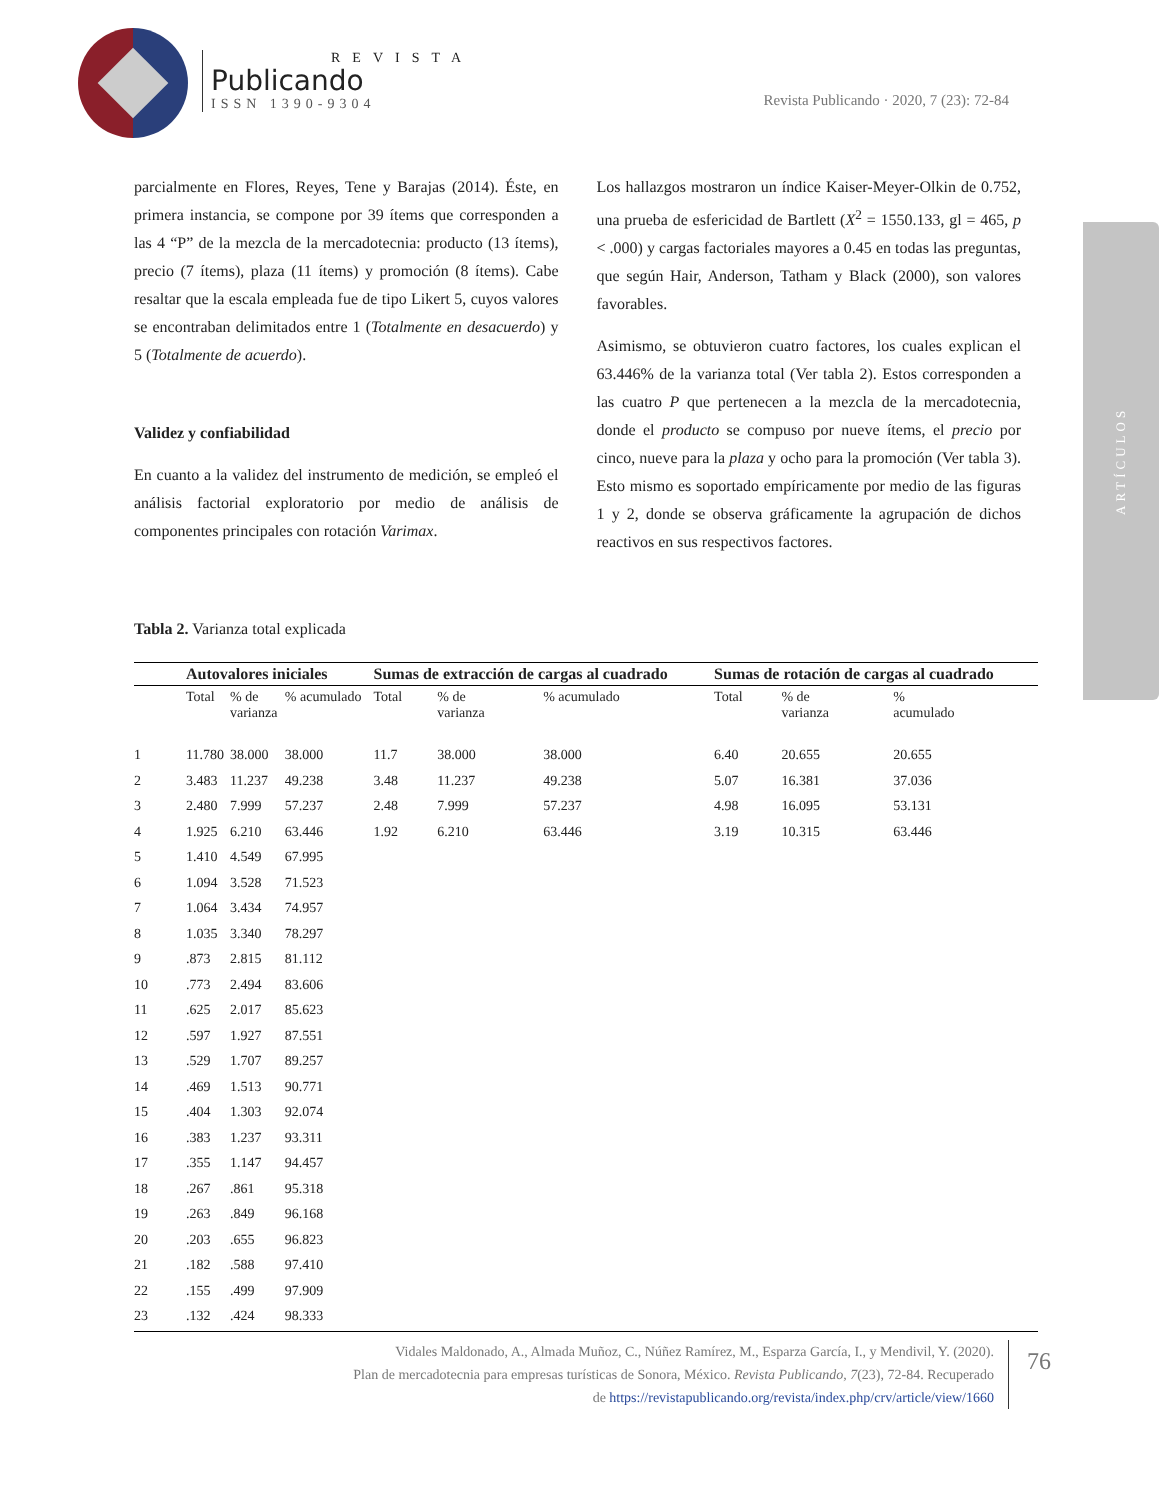REVISTA
Publicando
ISSN 1390-9304
Revista Publicando · 2020, 7 (23): 72-84
ARTÍCULOS
parcialmente en Flores, Reyes, Tene y Barajas (2014). Éste, en primera instancia, se compone por 39 ítems que corresponden a las 4 “P” de la mezcla de la mercadotecnia: producto (13 ítems), precio (7 ítems), plaza (11 ítems) y promoción (8 ítems). Cabe resaltar que la escala empleada fue de tipo Likert 5, cuyos valores se encontraban delimitados entre 1 (Totalmente en desacuerdo) y 5 (Totalmente de acuerdo).
Validez y confiabilidad
En cuanto a la validez del instrumento de medición, se empleó el análisis factorial exploratorio por medio de análisis de componentes principales con rotación Varimax.
Los hallazgos mostraron un índice Kaiser-Meyer-Olkin de 0.752, una prueba de esfericidad de Bartlett (X<sup>2</sup> = 1550.133, gl = 465, p < .000) y cargas factoriales mayores a 0.45 en todas las preguntas, que según Hair, Anderson, Tatham y Black (2000), son valores favorables.
Asimismo, se obtuvieron cuatro factores, los cuales explican el 63.446% de la varianza total (Ver tabla 2). Estos corresponden a las cuatro P que pertenecen a la mezcla de la mercadotecnia, donde el producto se compuso por nueve ítems, el precio por cinco, nueve para la plaza y ocho para la promoción (Ver tabla 3). Esto mismo es soportado empíricamente por medio de las figuras 1 y 2, donde se observa gráficamente la agrupación de dichos reactivos en sus respectivos factores.
Tabla 2. Varianza total explicada
| | Autovalores iniciales | | | Sumas de extracción de cargas al cuadrado | | | Sumas de rotación de cargas al cuadrado | | |
| --- | --- | --- | --- | --- | --- | --- | --- | --- | --- |
| | Total | % de varianza | % acumulado | Total | % de varianza | % acumulado | Total | % de varianza | % acumulado |
| 1 | 11.780 | 38.000 | 38.000 | 11.7 | 38.000 | 38.000 | 6.40 | 20.655 | 20.655 |
| 2 | 3.483 | 11.237 | 49.238 | 3.48 | 11.237 | 49.238 | 5.07 | 16.381 | 37.036 |
| 3 | 2.480 | 7.999 | 57.237 | 2.48 | 7.999 | 57.237 | 4.98 | 16.095 | 53.131 |
| 4 | 1.925 | 6.210 | 63.446 | 1.92 | 6.210 | 63.446 | 3.19 | 10.315 | 63.446 |
| 5 | 1.410 | 4.549 | 67.995 | | | | | | |
| 6 | 1.094 | 3.528 | 71.523 | | | | | | |
| 7 | 1.064 | 3.434 | 74.957 | | | | | | |
| 8 | 1.035 | 3.340 | 78.297 | | | | | | |
| 9 | .873 | 2.815 | 81.112 | | | | | | |
| 10 | .773 | 2.494 | 83.606 | | | | | | |
| 11 | .625 | 2.017 | 85.623 | | | | | | |
| 12 | .597 | 1.927 | 87.551 | | | | | | |
| 13 | .529 | 1.707 | 89.257 | | | | | | |
| 14 | .469 | 1.513 | 90.771 | | | | | | |
| 15 | .404 | 1.303 | 92.074 | | | | | | |
| 16 | .383 | 1.237 | 93.311 | | | | | | |
| 17 | .355 | 1.147 | 94.457 | | | | | | |
| 18 | .267 | .861 | 95.318 | | | | | | |
| 19 | .263 | .849 | 96.168 | | | | | | |
| 20 | .203 | .655 | 96.823 | | | | | | |
| 21 | .182 | .588 | 97.410 | | | | | | |
| 22 | .155 | .499 | 97.909 | | | | | | |
| 23 | .132 | .424 | 98.333 | | | | | | |
Vidales Maldonado, A., Almada Muñoz, C., Núñez Ramírez, M., Esparza García, I., y Mendivil, Y. (2020).
Plan de mercadotecnia para empresas turísticas de Sonora, México. Revista Publicando, 7(23), 72-84. Recuperado
de https://revistapublicando.org/revista/index.php/crv/article/view/1660
76